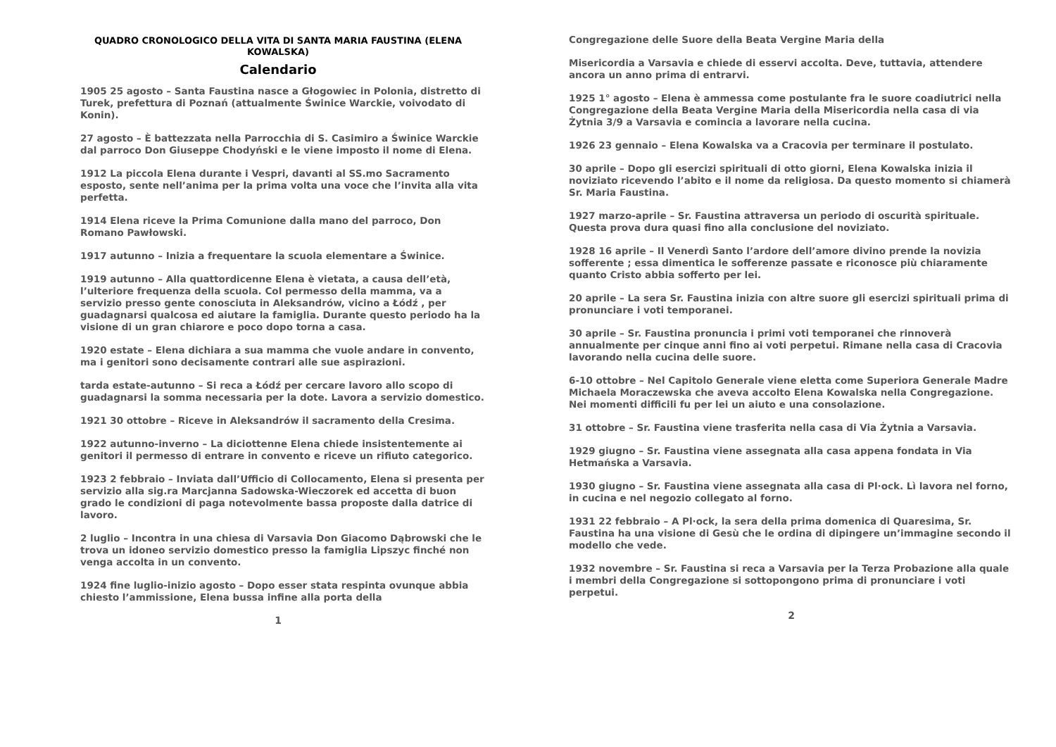QUADRO CRONOLOGICO DELLA VITA DI SANTA MARIA FAUSTINA (ELENA KOWALSKA)
Calendario
1905 25 agosto – Santa Faustina nasce a Głogowiec in Polonia, distretto di Turek, prefettura di Poznań (attualmente Świnice Warckie, voivodato di Konin).
27 agosto – È battezzata nella Parrocchia di S. Casimiro a Świnice Warckie dal parroco Don Giuseppe Chodyński e le viene imposto il nome di Elena.
1912 La piccola Elena durante i Vespri, davanti al SS.mo Sacramento esposto, sente nell’anima per la prima volta una voce che l’invita alla vita perfetta.
1914 Elena riceve la Prima Comunione dalla mano del parroco, Don Romano Pawłowski.
1917 autunno – Inizia a frequentare la scuola elementare a Świnice.
1919 autunno – Alla quattordicenne Elena è vietata, a causa dell’età, l’ulteriore frequenza della scuola. Col permesso della mamma, va a servizio presso gente conosciuta in Aleksandrów, vicino a Łódź , per guadagnarsi qualcosa ed aiutare la famiglia. Durante questo periodo ha la visione di un gran chiarore e poco dopo torna a casa.
1920 estate – Elena dichiara a sua mamma che vuole andare in convento, ma i genitori sono decisamente contrari alle sue aspirazioni.
tarda estate-autunno – Si reca a Łódź per cercare lavoro allo scopo di guadagnarsi la somma necessaria per la dote. Lavora a servizio domestico.
1921 30 ottobre – Riceve in Aleksandrów il sacramento della Cresima.
1922 autunno-inverno – La diciottenne Elena chiede insistentemente ai genitori il permesso di entrare in convento e riceve un rifiuto categorico.
1923 2 febbraio – Inviata dall’Ufficio di Collocamento, Elena si presenta per servizio alla sig.ra Marcjanna Sadowska-Wieczorek ed accetta di buon grado le condizioni di paga notevolmente bassa proposte dalla datrice di lavoro.
2 luglio – Incontra in una chiesa di Varsavia Don Giacomo Dąbrowski che le trova un idoneo servizio domestico presso la famiglia Lipszyc finché non venga accolta in un convento.
1924 fine luglio-inizio agosto – Dopo esser stata respinta ovunque abbia chiesto l’ammissione, Elena bussa infine alla porta della
1
Congregazione delle Suore della Beata Vergine Maria della
Misericordia a Varsavia e chiede di esservi accolta. Deve, tuttavia, attendere ancora un anno prima di entrarvi.
1925 1° agosto – Elena è ammessa come postulante fra le suore coadiutrici nella Congregazione della Beata Vergine Maria della Misericordia nella casa di via Żytnia 3/9 a Varsavia e comincia a lavorare nella cucina.
1926 23 gennaio – Elena Kowalska va a Cracovia per terminare il postulato.
30 aprile – Dopo gli esercizi spirituali di otto giorni, Elena Kowalska inizia il noviziato ricevendo l’abito e il nome da religiosa. Da questo momento si chiamerà Sr. Maria Faustina.
1927 marzo-aprile – Sr. Faustina attraversa un periodo di oscurità spirituale. Questa prova dura quasi fino alla conclusione del noviziato.
1928 16 aprile – Il Venerdì Santo l’ardore dell’amore divino prende la novizia sofferente ; essa dimentica le sofferenze passate e riconosce più chiaramente quanto Cristo abbia sofferto per lei.
20 aprile – La sera Sr. Faustina inizia con altre suore gli esercizi spirituali prima di pronunciare i voti temporanei.
30 aprile – Sr. Faustina pronuncia i primi voti temporanei che rinnoverà annualmente per cinque anni fino ai voti perpetui. Rimane nella casa di Cracovia lavorando nella cucina delle suore.
6-10 ottobre – Nel Capitolo Generale viene eletta come Superiora Generale Madre Michaela Moraczewska che aveva accolto Elena Kowalska nella Congregazione. Nei momenti difficili fu per lei un aiuto e una consolazione.
31 ottobre – Sr. Faustina viene trasferita nella casa di Via Żytnia a Varsavia.
1929 giugno – Sr. Faustina viene assegnata alla casa appena fondata in Via Hetmańska a Varsavia.
1930 giugno – Sr. Faustina viene assegnata alla casa di Pl·ock. Lì lavora nel forno, in cucina e nel negozio collegato al forno.
1931 22 febbraio – A Pl·ock, la sera della prima domenica di Quaresima, Sr. Faustina ha una visione di Gesù che le ordina di dipingere un’immagine secondo il modello che vede.
1932 novembre – Sr. Faustina si reca a Varsavia per la Terza Probazione alla quale i membri della Congregazione si sottopongono prima di pronunciare i voti perpetui.
2